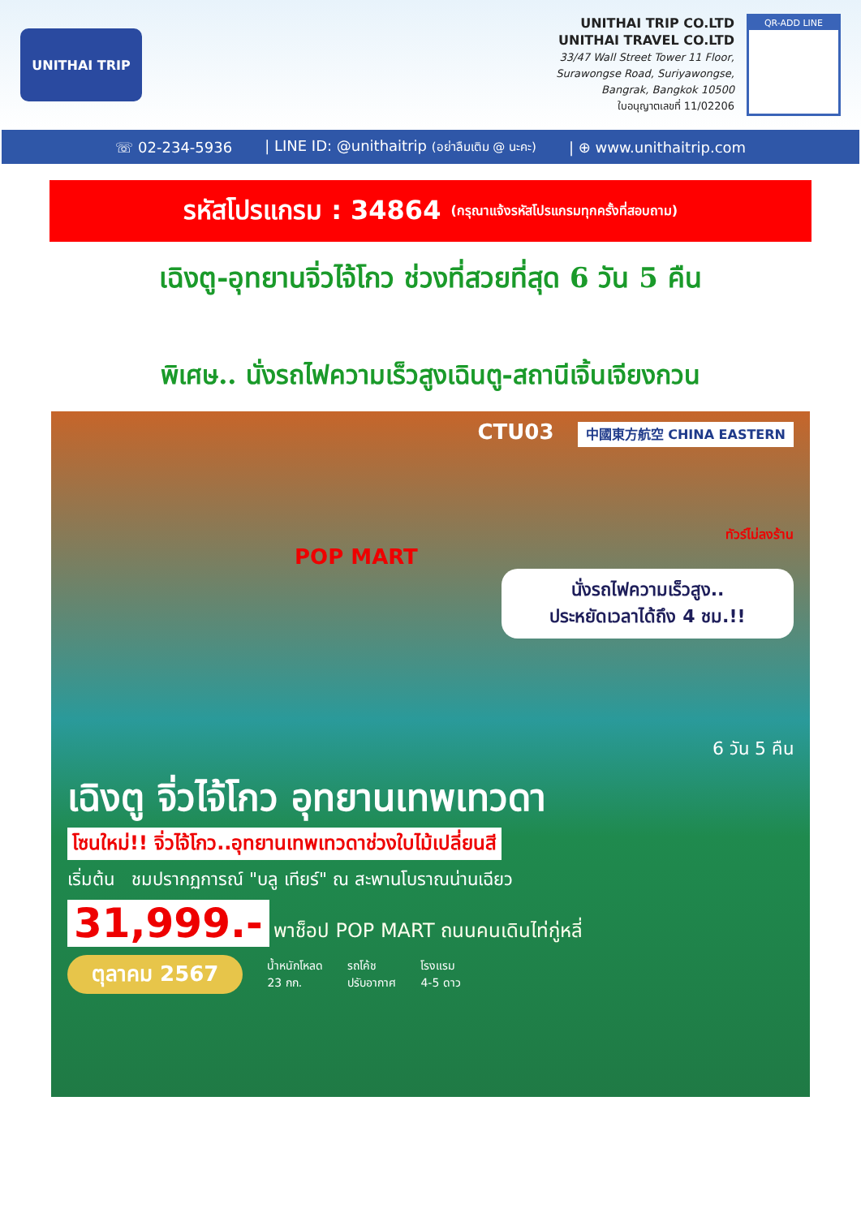UNITHAI TRIP
UNITHAI TRIP CO.LTD
UNITHAI TRAVEL CO.LTD
33/47 Wall Street Tower 11 Floor,
Surawongse Road, Suriyawongse,
Bangrak, Bangkok 10500
ใบอนุญาตเลขที่ 11/02206
QR-ADD LINE
☏ 02-234-5936 | LINE ID: @unithaitrip (อย่าลืมเติม @ นะคะ) | ⊕ www.unithaitrip.com
รหัสโปรแกรม : 34864 (กรุณาแจ้งรหัสโปรแกรมทุกครั้งที่สอบถาม)
เฉิงตู-อุทยานจิ่วไจ้โกว ช่วงที่สวยที่สุด 6 วัน 5 คืน
พิเศษ.. นั่งรถไฟความเร็วสูงเฉินตู-สถานีเจิ้นเจียงกวน
CTU03 中國東方航空 CHINA EASTERN
ทัวร์ไม่ลงร้าน
POP MART
นั่งรถไฟความเร็วสูง..
ประหยัดเวลาได้ถึง 4 ชม.!!
6 วัน 5 คืน
เฉิงตู จิ่วไจ้โกว อุทยานเทพเทวดา
โซนใหม่!! จิ่วไจ้โกว..อุทยานเทพเทวดาช่วงใบไม้เปลี่ยนสี
เริ่มต้น ชมปรากฏการณ์ "บลู เทียร์" ณ สะพานโบราณน่านเฉียว
31,999.- พาช็อป POP MART ถนนคนเดินไท่กู่หลี่
ตุลาคม 2567 น้ำหนักโหลด
23 กก. รถโค้ช
ปรับอากาศ โรงแรม
4-5 ดาว